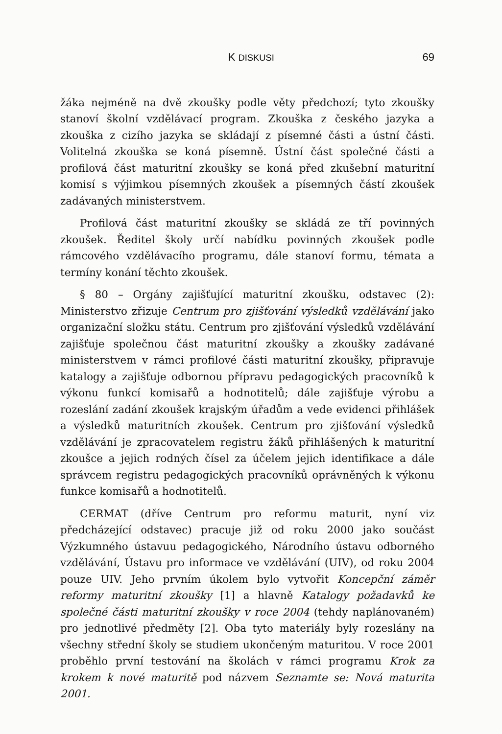K DISKUSI 69
žáka nejméně na dvě zkoušky podle věty předchozí; tyto zkoušky stanoví školní vzdělávací program. Zkouška z českého jazyka a zkouška z cizího jazyka se skládají z písemné části a ústní části. Volitelná zkouška se koná písemně. Ústní část společné části a profilová část maturitní zkoušky se koná před zkušební maturitní komisí s výjimkou písemných zkoušek a písemných částí zkoušek zadávaných ministerstvem.
Profilová část maturitní zkoušky se skládá ze tří povinných zkoušek. Ředitel školy určí nabídku povinných zkoušek podle rámcového vzdělávacího programu, dále stanoví formu, témata a termíny konání těchto zkoušek.
§ 80 – Orgány zajišťující maturitní zkoušku, odstavec (2): Ministerstvo zřizuje Centrum pro zjišťování výsledků vzdělávání jako organizační složku státu. Centrum pro zjišťování výsledků vzdělávání zajišťuje společnou část maturitní zkoušky a zkoušky zadávané ministerstvem v rámci profilové části maturitní zkoušky, připravuje katalogy a zajišťuje odbornou přípravu pedagogických pracovníků k výkonu funkcí komisařů a hodnotitelů; dále zajišťuje výrobu a rozeslání zadání zkoušek krajským úřadům a vede evidenci přihlášek a výsledků maturitních zkoušek. Centrum pro zjišťování výsledků vzdělávání je zpracovatelem registru žáků přihlášených k maturitní zkoušce a jejich rodných čísel za účelem jejich identifikace a dále správcem registru pedagogických pracovníků oprávněných k výkonu funkce komisařů a hodnotitelů.
CERMAT (dříve Centrum pro reformu maturit, nyní viz předcházející odstavec) pracuje již od roku 2000 jako součást Výzkumného ústavuu pedagogického, Národního ústavu odborného vzdělávání, Ústavu pro informace ve vzdělávání (UIV), od roku 2004 pouze UIV. Jeho prvním úkolem bylo vytvořit Koncepční záměr reformy maturitní zkoušky [1] a hlavně Katalogy požadavků ke společné části maturitní zkoušky v roce 2004 (tehdy naplánovaném) pro jednotlivé předměty [2]. Oba tyto materiály byly rozeslány na všechny střední školy se studiem ukončeným maturitou. V roce 2001 proběhlo první testování na školách v rámci programu Krok za krokem k nové maturitě pod názvem Seznamte se: Nová maturita 2001.